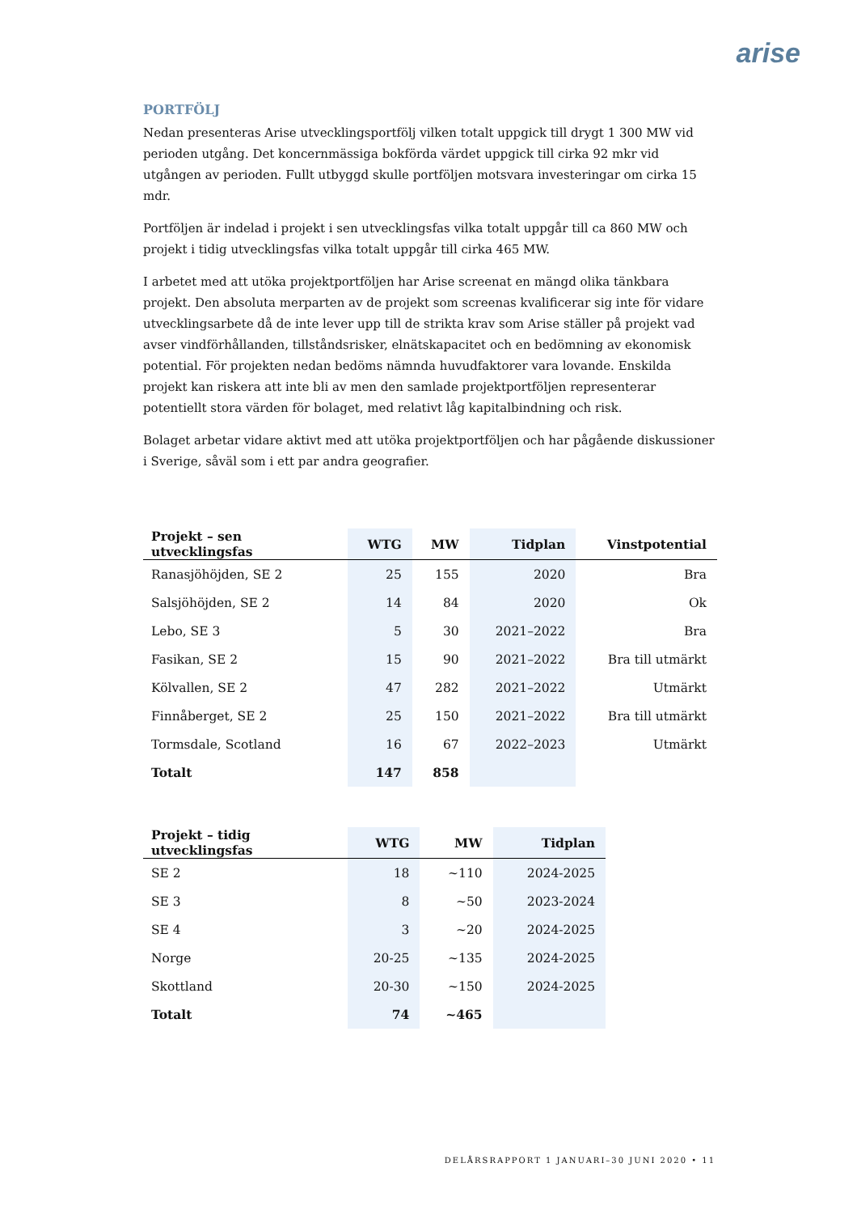arise
PORTFÖLJ
Nedan presenteras Arise utvecklingsportfölj vilken totalt uppgick till drygt 1 300 MW vid perioden utgång. Det koncernmässiga bokförda värdet uppgick till cirka 92 mkr vid utgången av perioden. Fullt utbyggd skulle portföljen motsvara investeringar om cirka 15 mdr.
Portföljen är indelad i projekt i sen utvecklingsfas vilka totalt uppgår till ca 860 MW och projekt i tidig utvecklingsfas vilka totalt uppgår till cirka 465 MW.
I arbetet med att utöka projektportföljen har Arise screenat en mängd olika tänkbara projekt. Den absoluta merparten av de projekt som screenas kvalificerar sig inte för vidare utvecklingsarbete då de inte lever upp till de strikta krav som Arise ställer på projekt vad avser vindförhållanden, tillståndsrisker, elnätskapacitet och en bedömning av ekonomisk potential. För projekten nedan bedöms nämnda huvudfaktorer vara lovande. Enskilda projekt kan riskera att inte bli av men den samlade projektportföljen representerar potentiellt stora värden för bolaget, med relativt låg kapitalbindning och risk.
Bolaget arbetar vidare aktivt med att utöka projektportföljen och har pågående diskussioner i Sverige, såväl som i ett par andra geografier.
| Projekt – sen utvecklingsfas | WTG | MW | Tidplan | Vinstpotential |
| --- | --- | --- | --- | --- |
| Ranasjöhöjden, SE 2 | 25 | 155 | 2020 | Bra |
| Salsjöhöjden, SE 2 | 14 | 84 | 2020 | Ok |
| Lebo, SE 3 | 5 | 30 | 2021–2022 | Bra |
| Fasikan, SE 2 | 15 | 90 | 2021–2022 | Bra till utmärkt |
| Kölvallen, SE 2 | 47 | 282 | 2021–2022 | Utmärkt |
| Finnåberget, SE 2 | 25 | 150 | 2021–2022 | Bra till utmärkt |
| Tormsdale, Scotland | 16 | 67 | 2022–2023 | Utmärkt |
| Totalt | 147 | 858 | | |
| Projekt – tidig utvecklingsfas | WTG | MW | Tidplan |
| --- | --- | --- | --- |
| SE 2 | 18 | ~110 | 2024-2025 |
| SE 3 | 8 | ~50 | 2023-2024 |
| SE 4 | 3 | ~20 | 2024-2025 |
| Norge | 20-25 | ~135 | 2024-2025 |
| Skottland | 20-30 | ~150 | 2024-2025 |
| Totalt | 74 | ~465 | |
DELÅRSRAPPORT 1 JANUARI–30 JUNI 2020 • 11